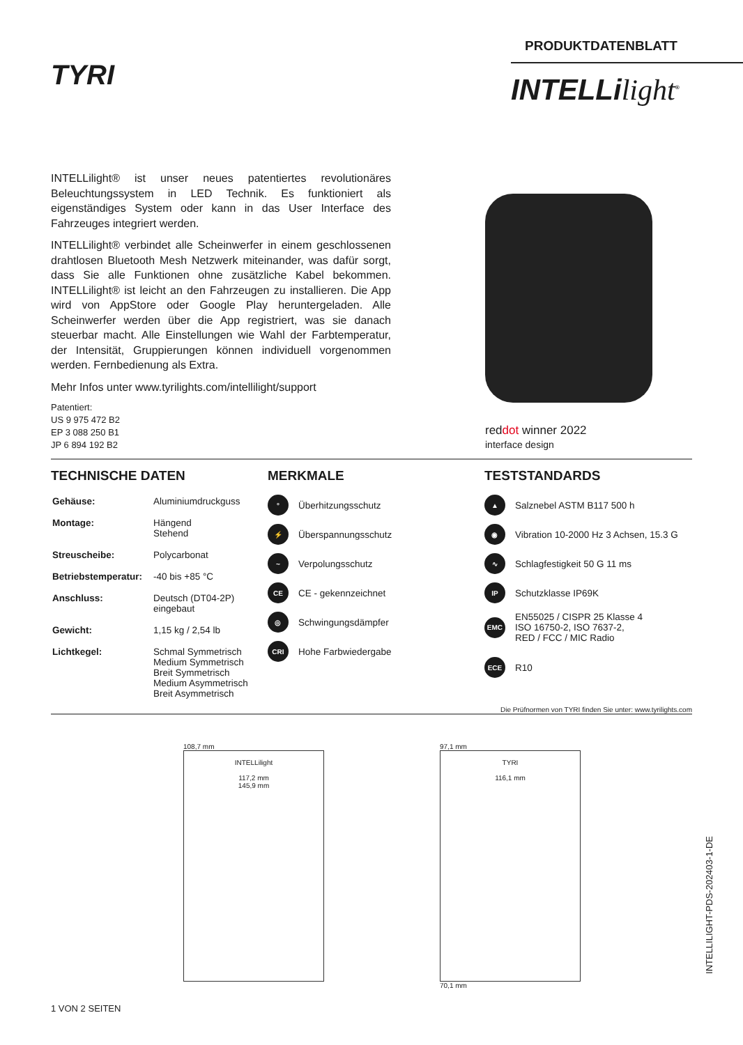TYRI
PRODUKTDATENBLATT
INTELLilight<sup>®</sup>
INTELLilight® ist unser neues patentiertes revolutionäres Beleuchtungssystem in LED Technik. Es funktioniert als eigenständiges System oder kann in das User Interface des Fahrzeuges integriert werden.
INTELLilight® verbindet alle Scheinwerfer in einem geschlossenen drahtlosen Bluetooth Mesh Netzwerk miteinander, was dafür sorgt, dass Sie alle Funktionen ohne zusätzliche Kabel bekommen. INTELLilight® ist leicht an den Fahrzeugen zu installieren. Die App wird von AppStore oder Google Play heruntergeladen. Alle Scheinwerfer werden über die App registriert, was sie danach steuerbar macht. Alle Einstellungen wie Wahl der Farbtemperatur, der Intensität, Gruppierungen können individuell vorgenommen werden. Fernbedienung als Extra.
Mehr Infos unter www.tyrilights.com/intellilight/support
Patentiert:
US 9 975 472 B2
EP 3 088 250 B1
JP 6 894 192 B2
reddot winner 2022
interface design
TECHNISCHE DATEN
| Gehäuse: | Aluminiumdruckguss |
| Montage: | Hängend Stehend |
| Streuscheibe: | Polycarbonat |
| Betriebstemperatur: | -40 bis +85 °C |
| Anschluss: | Deutsch (DT04-2P) eingebaut |
| Gewicht: | 1,15 kg / 2,54 lb |
| Lichtkegel: | Schmal Symmetrisch Medium Symmetrisch Breit Symmetrisch Medium Asymmetrisch Breit Asymmetrisch |
MERKMALE
°
Überhitzungsschutz
⚡
Überspannungsschutz
~
Verpolungsschutz
CE
CE - gekennzeichnet
◎
Schwingungsdämpfer
CRI
Hohe Farbwiedergabe
TESTSTANDARDS
▲
Salznebel ASTM B117 500 h
◉
Vibration 10-2000 Hz 3 Achsen, 15.3 G
∿
Schlagfestigkeit 50 G 11 ms
IP
Schutzklasse IP69K
EMC
EN55025 / CISPR 25 Klasse 4
ISO 16750-2, ISO 7637-2,
RED / FCC / MIC Radio
ECE
R10
Die Prüfnormen von TYRI finden Sie unter: www.tyrilights.com
108,7 mm
INTELLilight
117,2 mm
145,9 mm
97,1 mm
TYRI
116,1 mm
70,1 mm
1 VON 2 SEITEN
INTELLILIGHT-PDS-202403-1-DE